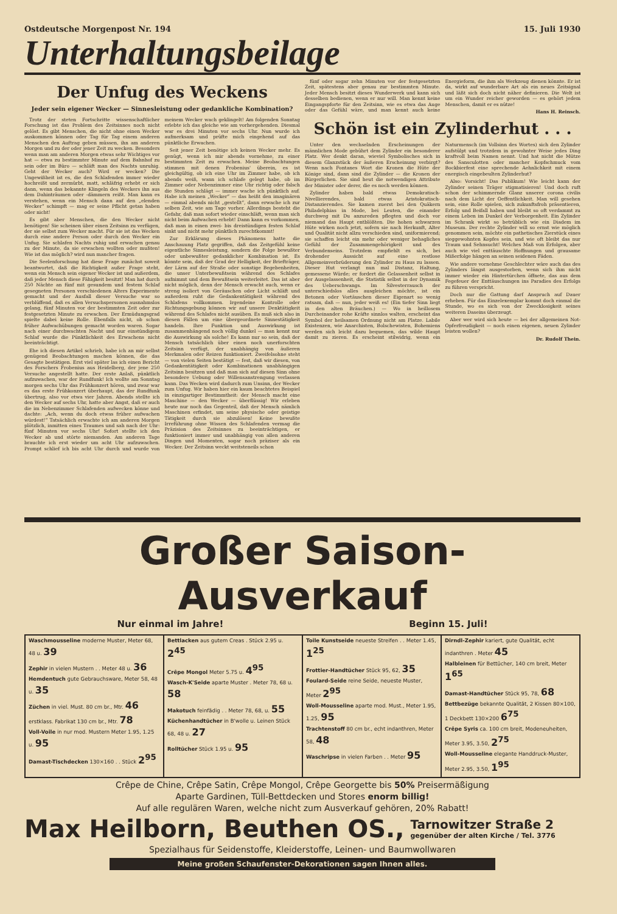Ostdeutsche Morgenpost Nr. 194 15. Juli 1930
Unterhaltungsbeilage
Der Unfug des Weckens
Jeder sein eigener Wecker — Sinnesleistung oder gedankliche Kombination?
Trotz der steten Fortschritte wissenschaftlicher Forschung ist das Problem des Zeitsinnes noch nicht gelöst. Es gibt Menschen, die nicht ohne einen Wecker auskommen können oder Tag für Tag einem anderen Menschen den Auftrag geben müssen, ihn am anderen Morgen und zu der oder jener Zeit zu wecken. Besonders wenn man am anderen Morgen etwas sehr Wichtiges vor hat — etwa zu bestimmter Minute auf dem Bahnhof zu sein oder im Büro — schläft man des Nachts unruhig. Geht der Wecker auch? Wird er wecken? Die Ungewißheit ist es, die den Schlafenden immer wieder hochreißt und zermürbt, matt, schläfrig erhebt er sich dann, wenn das bekannte Klingeln des Weckers ihn aus dem Dahinträumen oder -dämmern reißt. Man kann es verstehen, wenn ein Mensch dann auf den „elenden Wecker“ schimpft — mag er seine Pflicht getan haben oder nicht!
Es gibt aber Menschen, die den Wecker nicht benötigen! Sie scheinen über einen Zeitsinn zu verfügen, der sie selbst zum Wecker macht. Für sie ist das Wecken durch eine andere Person oder durch den Wecker ein Unfug. Sie schlafen Nachts ruhig und erwachen genau zu der Minute, da sie erwachen wollten oder mußten! Wie ist das möglich? wird nun mancher fragen.
Die Seelenforschung hat diese Frage zunächst soweit beantwortet, daß die Richtigkeit außer Frage steht, wenn ein Mensch sein eigener Wecker ist und außerdem, daß jeder Mensch diese Fähigkeit besitzt! Man hat durch 250 Nächte an fünf mit gesundem und festem Schlaf gesegneten Personen verschiedenen Alters Experimente gemacht und der Ausfall dieser Versuche war so verblüffend, daß es allen Versuchspersonen ausnahmslos gelang, fünf Minuten vor der bestimmten Zeit oder zur festgesetzten Minute zu erwachen. Der Ermüdungsgrad spielte dabei keine Rolle. Ebenfalls nicht, ob schon früher Aufwachübungen gemacht worden waren. Sogar nach einer durchwachten Nacht und nur einstündigem Schlaf wurde die Pünktlichkeit des Erwachens nicht beeinträchtigt.
Ehe ich diesen Artikel schrieb, habe ich an mir selbst genügend Beobachtungen machen können, die das Gesagte bestätigen. Erst viel später las ich einen Bericht des Forschers Frobenius aus Heidelberg, der jene 250 Versuche angestellt hatte. Der erste Anlaß, pünktlich aufzuwachen, war der Rundfunk! Ich wollte am Sonntag morgen sechs Uhr das Frühkonzert hören, und zwar war es das erste Frühkonzert überhaupt, das der Rundfunk übertrug, also vor etwa vier Jahren. Abends stellte ich den Wecker auf sechs Uhr, hatte aber Angst, daß er auch die im Nebenzimmer Schlafenden aufwecken könne und dachte: „Ach, wenn du doch etwas früher aufwachen würdest!“ Tatsächlich erwachte ich am anderen Morgen plötzlich, inmitten eines Traumes und sah nach der Uhr: fünf Minuten vor sechs Uhr! Sofort stellte ich den Wecker ab und störte niemanden. Am anderen Tage brauchte ich erst wieder um acht Uhr aufzuwachen. Prompt schlief ich bis acht Uhr durch und wurde von meinem Wecker wach geklingelt! Am folgenden Sonntag erlebte ich das gleiche wie am vorhergehenden. Diesmal war es drei Minuten vor sechs Uhr. Nun wurde ich aufmerksam und prüfte mich eingehend auf das pünktliche Erwachen.
Seit jener Zeit benötige ich keinen Wecker mehr. Es genügt, wenn ich mir abends vornehme, zu einer bestimmten Zeit zu erwachen. Meine Beobachtungen stimmen mit denen Frobenius' überein, es ist gleichgültig, ob ich eine Uhr im Zimmer habe, ob ich abends weiß, wann ich schlafe gelegt habe, ob im Zimmer oder Nebenzimmer eine Uhr richtig oder falsch die Stunden schlägt — immer wache ich pünktlich auf. Habe ich meinen „Wecker“ — das heißt den imaginären — einmal abends nicht „gestellt“, dann erwache ich zur selben Zeit, wie am Tage vorher. Allerdings besteht die Gefahr, daß man sofort wieder einschläft, wenn man sich nicht beim Aufwachen erhebt! Dann kann es vorkommen, daß man in einen zwei- bis dreistündigen festen Schlaf sinkt und nicht mehr pünktlich zurechtkommt!
Zur Erklärung dieses Phänomens hatte die Anschauung Platz gegriffen, daß das Zeitgefühl keine eigentliche Sinnesleistung, sondern die Folge bewußter oder unbewußter gedanklicher Kombination ist. Es könnte sein, daß der Grad der Helligkeit, der Briefträger, der Lärm auf der Straße oder sonstige Begebenheiten, die unser Unterbewußtsein während des Schlafes aufnimmt und dem Bewußtsein weiterleitet. Das ist aber nicht möglich, denn der Mensch erwacht auch, wenn er streng isoliert von Geräuschen oder Licht schläft und außerdem ruht die Gedankentätigkeit während des Schlafens vollkommen. Irgendeine Kontrolle oder Richtungsgebung können wir auf unsere Denktätigkeit während des Schlafes nicht ausüben. Es muß sich also in diesen Fällen um eine übergeordnete Sinnestätigkeit handeln. Ihre Funktion und Auswirkung ist zusammenhängend noch völlig dunkel — man kennt nur die Auswirkung als solche! Es kann nur so sein, daß der Mensch tatsächlich über einen noch unerforschten Zeitsinn verfügt, der unabhängig von äußeren Merkmalen oder Reizen funktioniert. Zweifelsohne steht — von vielen Seiten bestätigt — fest, daß wir diesen, von Gedankentätigkeit oder Kombinationen unabhängigen Zeitsinn besitzen und daß man sich auf diesen Sinn ohne besondere Uebung oder Willensanstrengung verlassen kann. Das Wecken wird dadurch zum Unsinn, der Wecker zum Unfug. Wir haben hier ein kaum beachtetes Beispiel in einzigartiger Bestimmtheit: der Mensch macht eine Maschine — den Wecker — überflüssig! Wir erleben heute nur noch das Gegenteil, daß der Mensch nämlich Maschinen erfindet, um seine physische oder geistige Tätigkeit durch sie abzulösen! Keine bewußte Irreführung ohne Wissen des Schlafenden vermag die Präzision des Zeitsinnes zu beeinträchtigen, er funktioniert immer und unabhängig von allen anderen Dingen und Momenten, sogar noch präziser als ein Wecker. Der Zeitsinn weckt weitsteneils schon
fünf oder sogar zehn Minuten vor der festgesetzten Zeit, spätestens aber genau zur bestimmten Minute. Jeder Mensch besitzt dieses Wunderwerk und kann sich desselben bedienen, wenn er nur will. Man kennt keine Eingangspforte für den Zeitsinn, wie es etwa das Auge oder das Gefühl wäre, und man kennt auch keine Energieform, die ihm als Werkzeug dienen könnte. Er ist da, wirkt auf wunderbare Art als ein neues Zeitsignal und läßt sich doch nicht näher definieren. Die Welt ist um ein Wunder reicher geworden — es gehört jedem Menschen, damit er es nütze!
Hans H. Reinsch.
Schön ist ein Zylinderhut . . .
Unter den wechselnden Erscheinungen der männlichen Mode gebührt dem Zylinder ein besonderer Platz. Wer denkt daran, wieviel Symbolisches sich in diesem Glanzstück der äußeren Erscheinung verbirgt? Wenn nach Fontanes Wort die Kronen die Hüte der Könige sind, dann sind die Zylinder — die Kronen der Bürgerlichen. Sie sind heut die notwendigen Attribute der Minister oder derer, die es noch werden können.
Zylinder haben bald etwas Demokratisch-Nivellierendes, bald etwas Aristokratisch-Distanzierendes. Sie kamen zuerst bei den Quäkern Philadelphias in Mode, bei Leuten, die einander durchweg mit Du anzureden pflegten und doch vor niemand das Haupt entblößten. Die hohen schwarzen Hüte wirken noch jetzt, sofern sie nach Herkunft, Alter und Qualität nicht allzu verschieden sind, uniformierend; sie schaffen leicht ein mehr oder weniger behagliches Gefühl der Zusammengehörigkeit und des Verbundenseins. Trotzdem empfiehlt es sich, bei drohender Aussicht auf eine restlose Allgemeinverbrüderung den Zylinder zu Haus zu lassen. Dieser Hut verlangt nun mal Distanz, Haltung, gemessene Würde; er fordert die Gelassenheit selbst in der Ausgelassenheit, die Statistik selbst in der Dynamik des Ueberschwangs. Im Silvesterrausch der unterschiedslos alles ausgleichen möchte, ist ein Betonen oder Vortäuschen dieser Eigenart so wenig ratsam, daß — nun, jeder weiß es! (Ein tiefer Sinn liegt in den alten Bräuchen.) — Wo in heillosem Durcheinander rohe Kräfte sinnlos walten, erscheint das Symbol der heilsamen Ordnung nicht am Platze. Labile Existenzen, wie Anarchisten, Bolschewisten, Bohemiens werden sich leicht dazu bequemen, das wilde Haupt damit zu zieren. Es erscheint stilwidrig, wenn ein Naturmensch (im Vollsinn des Wortes) sich den Zylinder aufstülpt und trotzdem in gewohnter Weise jedes Ding kraftvoll beim Namen nennt. Und hat nicht die Mütze des Sansculotten oder mancher Kopfschmuck vom Bockbierfest eine sprechende Aehnlichkeit mit einem energisch eingebeulten Zylinderhut?
Also: Vorsicht! Das Publikum! Wie leicht kann der Zylinder seinen Träger stigmatisieren! Und doch ruft schon der schimmernde Glanz unserer corona civilis nach dem Licht der Oeffentlichkeit. Man will gesehen sein, eine Rolle spielen, sich zukunftsfroh präsentieren, Erfolg und Beifall haben und bleibt so oft verdammt zu einem Leben im Dunkel der Verborgenheit. Ein Zylinder im Schrank wirkt so betrüblich wie ein Diadem im Museum. Der rechte Zylinder will so ernst wie möglich genommen sein, möchte ein pathetisches Zierstück eines sieggewohnten Kopfes sein, und wie oft bleibt das nur Traum und Sehnsucht! Welches Maß von Erfolgen, aber auch wie viel enttäuschte Hoffnungen und grausame Mißerfolge hängen an seinen seidenen Fäden.
Wie andere vornehme Geschlechter wäre auch das des Zylinders längst ausgestorben, wenn sich ihm nicht immer wieder ein Hintertürchen öffnete, das aus dem Fegefeuer der Enttäuschungen ins Paradies des Erfolgs zu führen verspricht.
Doch nur die Gattung darf Anspruch auf Dauer erheben. Für das Einzelexemplar kommt doch einmal die Stunde, wo es sich von der Zwecklosigkeit seines weiteren Daseins überzeugt.
Aber wer wird sich heute — bei der allgemeinen Not-Opferfreudigkeit — noch einen eigenen, neuen Zylinder leisten wollen?
Dr. Rudolf Thein.
Großer Saison-Ausverkauf
Nur einmal im Jahre! Beginn 15. Juli!
| Waschmousseline moderne Muster, Meter 68, 48 u. 39 Zephir in vielen Mustern . . Meter 48 u. 36 Hemdentuch gute Gebrauchsware, Meter 58, 48 u. 35 Züchen in viel. Must. 80 cm br., Mtr. 46 erstklass. Fabrikat 130 cm br., Mtr. 78 Voll-Voile in nur mod. Mustern Meter 1.95, 1.25 u. 95 Damast-Tischdecken 130×160 . . Stück 2<sup>95</sup> | Bettlacken aus gutem Creas . Stück 2.95 u. 2<sup>45</sup> Crêpe Mongol Meter 5.75 u. 4<sup>95</sup> Wasch-K'Seide aparte Muster . Meter 78, 68 u. 58 Makotuch feinfädig . . Meter 78, 68, u. 55 Küchenhandtücher in B'wolle u. Leinen Stück 68, 48 u. 27 Rolltücher Stück 1.95 u. 95 | Toile Kunstseide neueste Streifen . . Meter 1.45, 1<sup>25</sup> Frottier-Handtücher Stück 95, 62, 35 Foulard-Seide reine Seide, neueste Muster, Meter 2<sup>95</sup> Woll-Mousseline aparte mod. Must., Meter 1.95, 1.25, 95 Trachtenstoff 80 cm br., echt indanthren, Meter 58, 48 Waschripse in vielen Farben . . Meter 95 | Dirndl-Zephir kariert, gute Qualität, echt indanthren . Meter 45 Halbleinen für Bettücher, 140 cm breit, Meter 1<sup>65</sup> Damast-Handtücher Stück 95, 78, 68 Bettbezüge bekannte Qualität, 2 Kissen 80×100, 1 Deckbett 130×200 6<sup>75</sup> Crêpe Syris ca. 100 cm breit, Modeneuheiten, Meter 3.95, 3.50, 2<sup>75</sup> Woll-Mousseline elegante Handdruck-Muster, Meter 2.95, 3.50, 1<sup>95</sup> |
Crêpe de Chine, Crêpe Satin, Crêpe Mongol, Crêpe Georgette bis 50% Preisermäßigung
Aparte Gardinen, Tüll-Bettdecken und Stores enorm billig!
Auf alle regulären Waren, welche nicht zum Ausverkauf gehören, 20% Rabatt!
Max Heilborn, Beuthen OS., Tarnowitzer Straße 2
gegenüber der alten Kirche / Tel. 3776
Spezialhaus für Seidenstoffe, Kleiderstoffe, Leinen- und Baumwollwaren
Meine großen Schaufenster-Dekorationen sagen Ihnen alles.